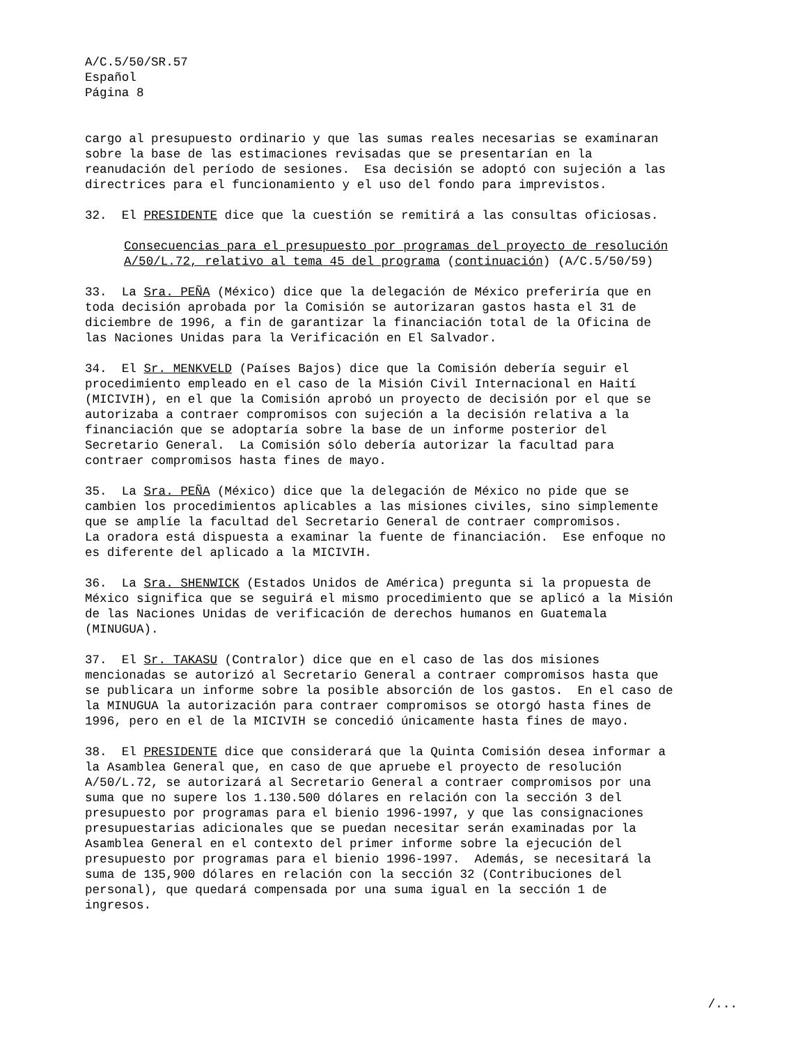A/C.5/50/SR.57 Español Página 8
cargo al presupuesto ordinario y que las sumas reales necesarias se examinaran sobre la base de las estimaciones revisadas que se presentarían en la reanudación del período de sesiones. Esa decisión se adoptó con sujeción a las directrices para el funcionamiento y el uso del fondo para imprevistos.
32. El PRESIDENTE dice que la cuestión se remitirá a las consultas oficiosas.
Consecuencias para el presupuesto por programas del proyecto de resolución A/50/L.72, relativo al tema 45 del programa (continuación) (A/C.5/50/59)
33. La Sra. PEÑA (México) dice que la delegación de México preferiría que en toda decisión aprobada por la Comisión se autorizaran gastos hasta el 31 de diciembre de 1996, a fin de garantizar la financiación total de la Oficina de las Naciones Unidas para la Verificación en El Salvador.
34. El Sr. MENKVELD (Países Bajos) dice que la Comisión debería seguir el procedimiento empleado en el caso de la Misión Civil Internacional en Haití (MICIVIH), en el que la Comisión aprobó un proyecto de decisión por el que se autorizaba a contraer compromisos con sujeción a la decisión relativa a la financiación que se adoptaría sobre la base de un informe posterior del Secretario General. La Comisión sólo debería autorizar la facultad para contraer compromisos hasta fines de mayo.
35. La Sra. PEÑA (México) dice que la delegación de México no pide que se cambien los procedimientos aplicables a las misiones civiles, sino simplemente que se amplíe la facultad del Secretario General de contraer compromisos. La oradora está dispuesta a examinar la fuente de financiación. Ese enfoque no es diferente del aplicado a la MICIVIH.
36. La Sra. SHENWICK (Estados Unidos de América) pregunta si la propuesta de México significa que se seguirá el mismo procedimiento que se aplicó a la Misión de las Naciones Unidas de verificación de derechos humanos en Guatemala (MINUGUA).
37. El Sr. TAKASU (Contralor) dice que en el caso de las dos misiones mencionadas se autorizó al Secretario General a contraer compromisos hasta que se publicara un informe sobre la posible absorción de los gastos. En el caso de la MINUGUA la autorización para contraer compromisos se otorgó hasta fines de 1996, pero en el de la MICIVIH se concedió únicamente hasta fines de mayo.
38. El PRESIDENTE dice que considerará que la Quinta Comisión desea informar a la Asamblea General que, en caso de que apruebe el proyecto de resolución A/50/L.72, se autorizará al Secretario General a contraer compromisos por una suma que no supere los 1.130.500 dólares en relación con la sección 3 del presupuesto por programas para el bienio 1996-1997, y que las consignaciones presupuestarias adicionales que se puedan necesitar serán examinadas por la Asamblea General en el contexto del primer informe sobre la ejecución del presupuesto por programas para el bienio 1996-1997. Además, se necesitará la suma de 135,900 dólares en relación con la sección 32 (Contribuciones del personal), que quedará compensada por una suma igual en la sección 1 de ingresos.
/...